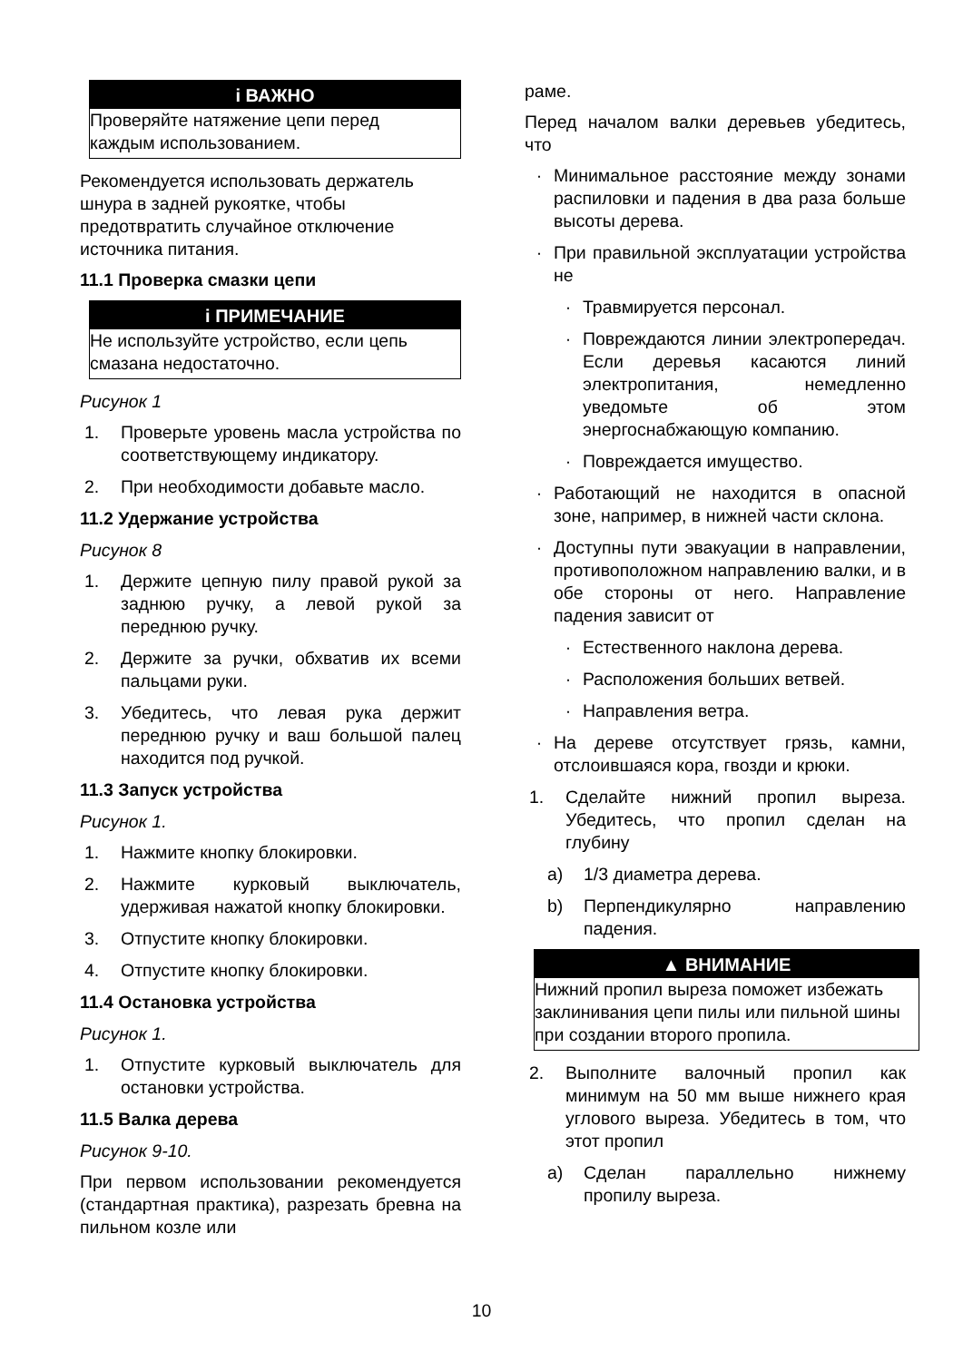i ВАЖНО
Проверяйте натяжение цепи перед
каждым использованием.
Рекомендуется использовать держатель шнура в задней рукоятке, чтобы предотвратить случайное отключение источника питания.
11.1 Проверка смазки цепи
i ПРИМЕЧАНИЕ
Не используйте устройство, если цепь смазана недостаточно.
Рисунок 1
1. Проверьте уровень масла устройства по соответствующему индикатору.
2. При необходимости добавьте масло.
11.2 Удержание устройства
Рисунок 8
1. Держите цепную пилу правой рукой за заднюю ручку, а левой рукой за переднюю ручку.
2. Держите за ручки, обхватив их всеми пальцами руки.
3. Убедитесь, что левая рука держит переднюю ручку и ваш большой палец находится под ручкой.
11.3 Запуск устройства
Рисунок 1.
1. Нажмите кнопку блокировки.
2. Нажмите курковый выключатель, удерживая нажатой кнопку блокировки.
3. Отпустите кнопку блокировки.
4. Отпустите кнопку блокировки.
11.4 Остановка устройства
Рисунок 1.
1. Отпустите курковый выключатель для остановки устройства.
11.5 Валка дерева
Рисунок 9-10.
При первом использовании рекомендуется (стандартная практика), разрезать бревна на пильном козле или
раме.
Перед началом валки деревьев убедитесь, что
· Минимальное расстояние между зонами распиловки и падения в два раза больше высоты дерева.
· При правильной эксплуатации устройства не
· Травмируется персонал.
· Повреждаются линии электропередач. Если деревья касаются линий электропитания, немедленно уведомьте об этом энергоснабжающую компанию.
· Повреждается имущество.
· Работающий не находится в опасной зоне, например, в нижней части склона.
· Доступны пути эвакуации в направлении, противоположном направлению валки, и в обе стороны от него. Направление падения зависит от
· Естественного наклона дерева.
· Расположения больших ветвей.
· Направления ветра.
· На дереве отсутствует грязь, камни, отслоившаяся кора, гвозди и крюки.
1. Сделайте нижний пропил выреза. Убедитесь, что пропил сделан на глубину
a) 1/3 диаметра дерева.
b) Перпендикулярно направлению падения.
▲ ВНИМАНИЕ
Нижний пропил выреза поможет избежать заклинивания цепи пилы или пильной шины при создании второго пропила.
2. Выполните валочный пропил как минимум на 50 мм выше нижнего края углового выреза. Убедитесь в том, что этот пропил
a) Сделан параллельно нижнему пропилу выреза.
10